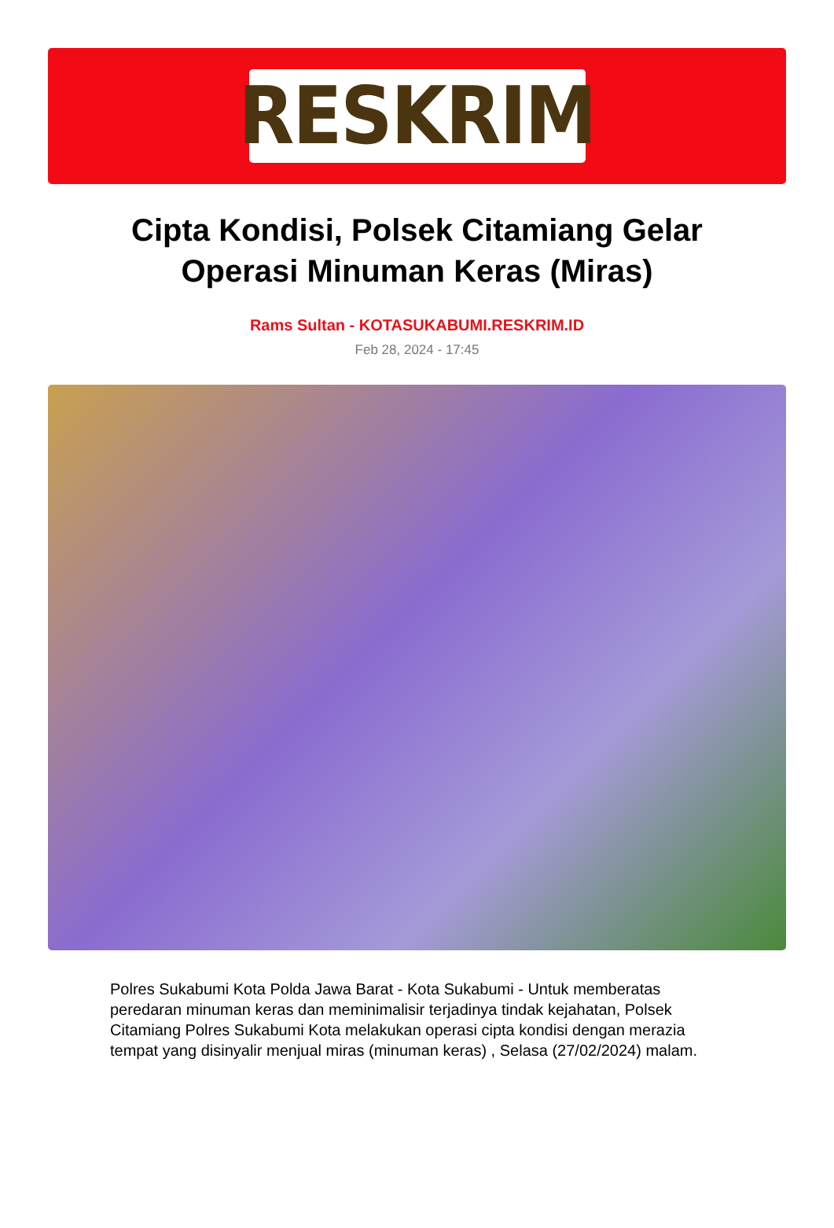RESKRIM
Cipta Kondisi, Polsek Citamiang Gelar Operasi Minuman Keras (Miras)
Rams Sultan - KOTASUKABUMI.RESKRIM.ID
Feb 28, 2024 - 17:45
Polres Sukabumi Kota Polda Jawa Barat - Kota Sukabumi - Untuk memberatas peredaran minuman keras dan meminimalisir terjadinya tindak kejahatan, Polsek Citamiang Polres Sukabumi Kota melakukan operasi cipta kondisi dengan merazia tempat yang disinyalir menjual miras (minuman keras) , Selasa (27/02/2024) malam.